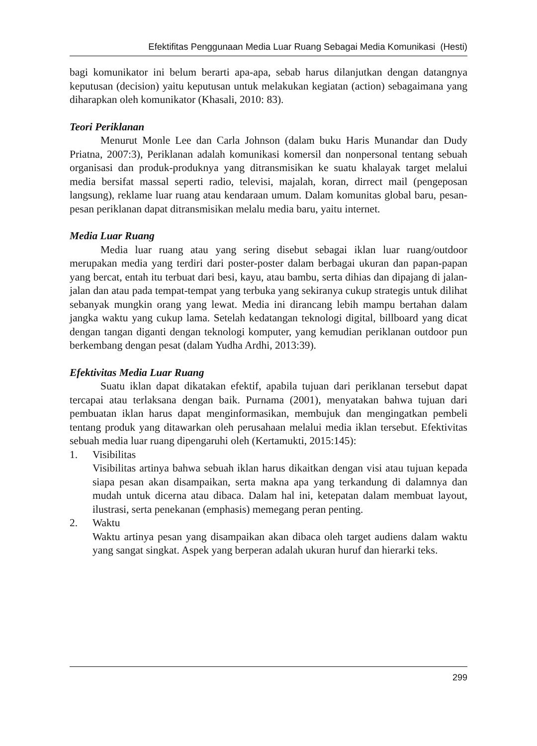Efektifitas Penggunaan Media Luar Ruang Sebagai Media Komunikasi (Hesti)
bagi komunikator ini belum berarti apa-apa, sebab harus dilanjutkan dengan datangnya keputusan (decision) yaitu keputusan untuk melakukan kegiatan (action) sebagaimana yang diharapkan oleh komunikator (Khasali, 2010: 83).
Teori Periklanan
Menurut Monle Lee dan Carla Johnson (dalam buku Haris Munandar dan Dudy Priatna, 2007:3), Periklanan adalah komunikasi komersil dan nonpersonal tentang sebuah organisasi dan produk-produknya yang ditransmisikan ke suatu khalayak target melalui media bersifat massal seperti radio, televisi, majalah, koran, dirrect mail (pengeposan langsung), reklame luar ruang atau kendaraan umum. Dalam komunitas global baru, pesan-pesan periklanan dapat ditransmisikan melalu media baru, yaitu internet.
Media Luar Ruang
Media luar ruang atau yang sering disebut sebagai iklan luar ruang/outdoor merupakan media yang terdiri dari poster-poster dalam berbagai ukuran dan papan-papan yang bercat, entah itu terbuat dari besi, kayu, atau bambu, serta dihias dan dipajang di jalan-jalan dan atau pada tempat-tempat yang terbuka yang sekiranya cukup strategis untuk dilihat sebanyak mungkin orang yang lewat. Media ini dirancang lebih mampu bertahan dalam jangka waktu yang cukup lama. Setelah kedatangan teknologi digital, billboard yang dicat dengan tangan diganti dengan teknologi komputer, yang kemudian periklanan outdoor pun berkembang dengan pesat (dalam Yudha Ardhi, 2013:39).
Efektivitas Media Luar Ruang
Suatu iklan dapat dikatakan efektif, apabila tujuan dari periklanan tersebut dapat tercapai atau terlaksana dengan baik. Purnama (2001), menyatakan bahwa tujuan dari pembuatan iklan harus dapat menginformasikan, membujuk dan mengingatkan pembeli tentang produk yang ditawarkan oleh perusahaan melalui media iklan tersebut. Efektivitas sebuah media luar ruang dipengaruhi oleh (Kertamukti, 2015:145):
1. Visibilitas
Visibilitas artinya bahwa sebuah iklan harus dikaitkan dengan visi atau tujuan kepada siapa pesan akan disampaikan, serta makna apa yang terkandung di dalamnya dan mudah untuk dicerna atau dibaca. Dalam hal ini, ketepatan dalam membuat layout, ilustrasi, serta penekanan (emphasis) memegang peran penting.
2. Waktu
Waktu artinya pesan yang disampaikan akan dibaca oleh target audiens dalam waktu yang sangat singkat. Aspek yang berperan adalah ukuran huruf dan hierarki teks.
299